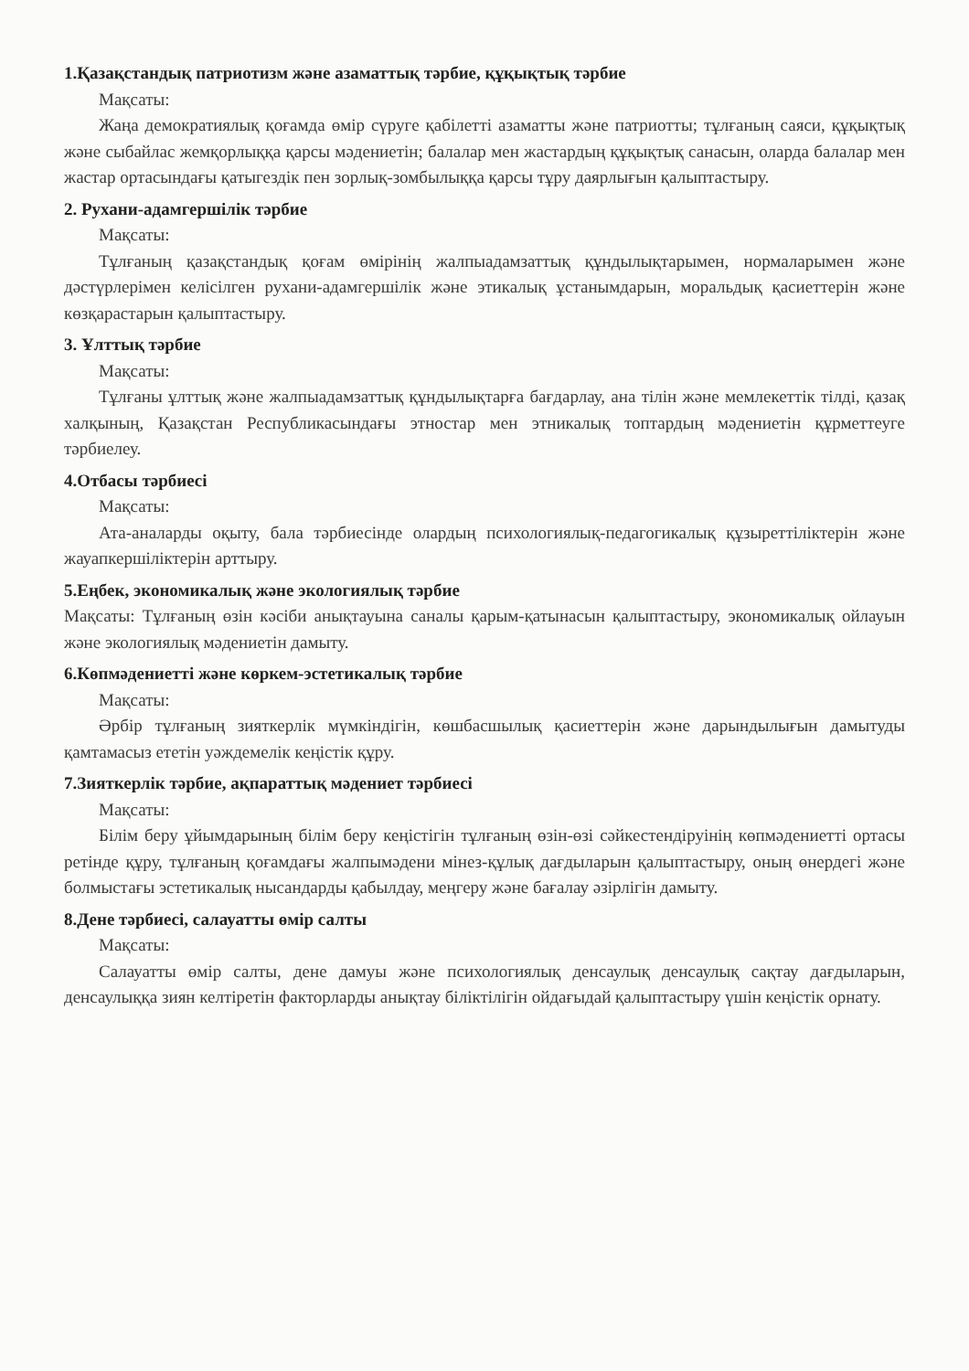1.Қазақстандық патриотизм және азаматтық тәрбие, құқықтық тәрбие
Мақсаты:
Жаңа демократиялық қоғамда өмір сүруге қабілетті азаматты және патриотты; тұлғаның саяси, құқықтық және сыбайлас жемқорлыққа қарсы мәдениетін; балалар мен жастардың құқықтық санасын, оларда балалар мен жастар ортасындағы қатыгездік пен зорлық-зомбылыққа қарсы тұру даярлығын қалыптастыру.
2. Рухани-адамгершілік тәрбие
Мақсаты:
Тұлғаның қазақстандық қоғам өмірінің жалпыадамзаттық құндылықтарымен, нормаларымен және дәстүрлерімен келісілген рухани-адамгершілік және этикалық ұстанымдарын, моральдық қасиеттерін және көзқарастарын қалыптастыру.
3. Ұлттық тәрбие
Мақсаты:
Тұлғаны ұлттық және жалпыадамзаттық құндылықтарға бағдарлау, ана тілін және мемлекеттік тілді, қазақ халқының, Қазақстан Республикасындағы этностар мен этникалық топтардың мәдениетін құрметтеуге тәрбиелеу.
4.Отбасы тәрбиесі
Мақсаты:
Ата-аналарды оқыту, бала тәрбиесінде олардың психологиялық-педагогикалық құзыреттіліктерін және жауапкершіліктерін арттыру.
5.Еңбек, экономикалық және экологиялық тәрбие
Мақсаты: Тұлғаның өзін кәсіби анықтауына саналы қарым-қатынасын қалыптастыру, экономикалық ойлауын және экологиялық мәдениетін дамыту.
6.Көпмәдениетті және көркем-эстетикалық тәрбие
Мақсаты:
Әрбір тұлғаның зияткерлік мүмкіндігін, көшбасшылық қасиеттерін және дарындылығын дамытуды қамтамасыз ететін уәждемелік кеңістік құру.
7.Зияткерлік тәрбие, ақпараттық мәдениет тәрбиесі
Мақсаты:
Білім беру ұйымдарының білім беру кеңістігін тұлғаның өзін-өзі сәйкестендіруінің көпмәдениетті ортасы ретінде құру, тұлғаның қоғамдағы жалпымәдени мінез-құлық дағдыларын қалыптастыру, оның өнердегі және болмыстағы эстетикалық нысандарды қабылдау, меңгеру және бағалау әзірлігін дамыту.
8.Дене тәрбиесі, салауатты өмір салты
Мақсаты:
Салауатты өмір салты, дене дамуы және психологиялық денсаулық денсаулық сақтау дағдыларын, денсаулыққа зиян келтіретін факторларды анықтау біліктілігін ойдағыдай қалыптастыру үшін кеңістік орнату.